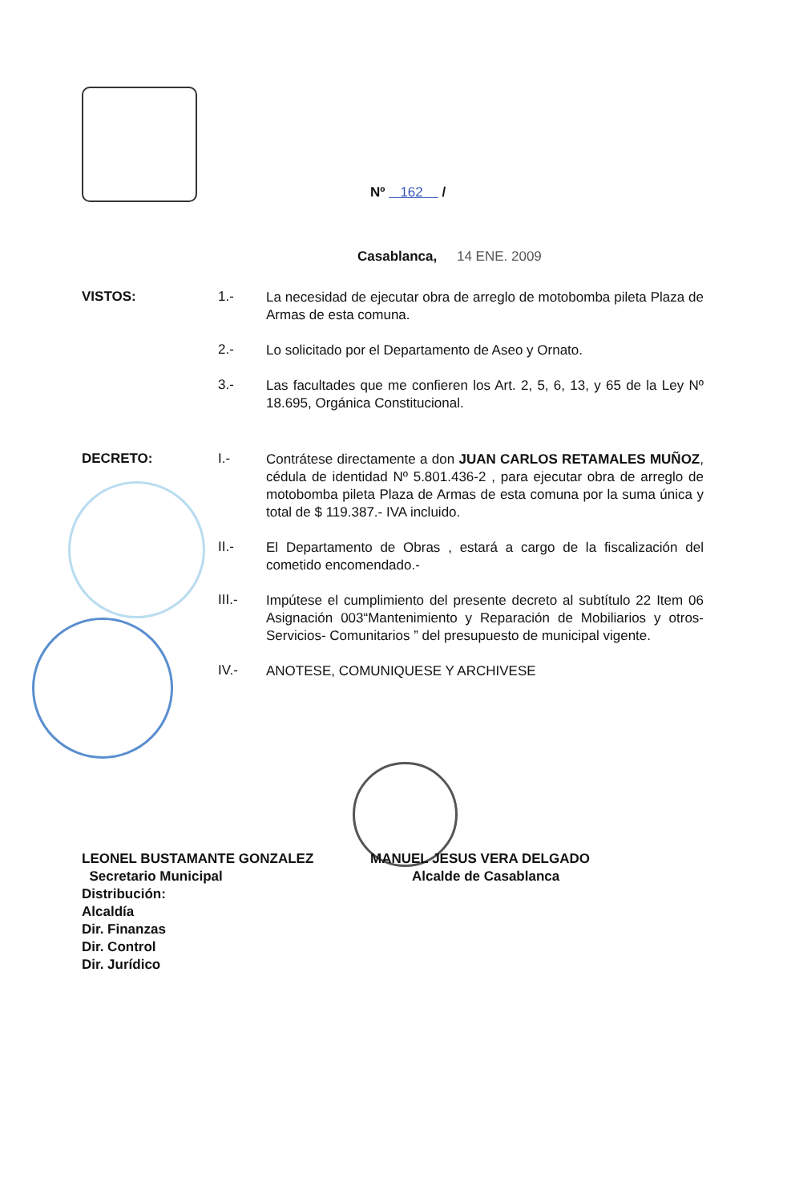Nº 162 /
Casablanca, 14 ENE. 2009
VISTOS: 1.-
La necesidad de ejecutar obra de arreglo de motobomba pileta Plaza de Armas de esta comuna.
2.-
Lo solicitado por el Departamento de Aseo y Ornato.
3.-
Las facultades que me confieren los Art. 2, 5, 6, 13, y 65 de la Ley Nº 18.695, Orgánica Constitucional.
DECRETO: I.-
Contrátese directamente a don JUAN CARLOS RETAMALES MUÑOZ, cédula de identidad Nº 5.801.436-2 , para ejecutar obra de arreglo de motobomba pileta Plaza de Armas de esta comuna por la suma única y total de $ 119.387.- IVA incluido.
II.-
El Departamento de Obras , estará a cargo de la fiscalización del cometido encomendado.-
III.-
Impútese el cumplimiento del presente decreto al subtítulo 22 Item 06 Asignación 003“Mantenimiento y Reparación de Mobiliarios y otros- Servicios- Comunitarios ” del presupuesto de municipal vigente.
IV.-
ANOTESE, COMUNIQUESE Y ARCHIVESE
LEONEL BUSTAMANTE GONZALEZ MANUEL JESUS VERA DELGADO
Secretario Municipal Alcalde de Casablanca
Distribución:
Alcaldía
Dir. Finanzas
Dir. Control
Dir. Jurídico